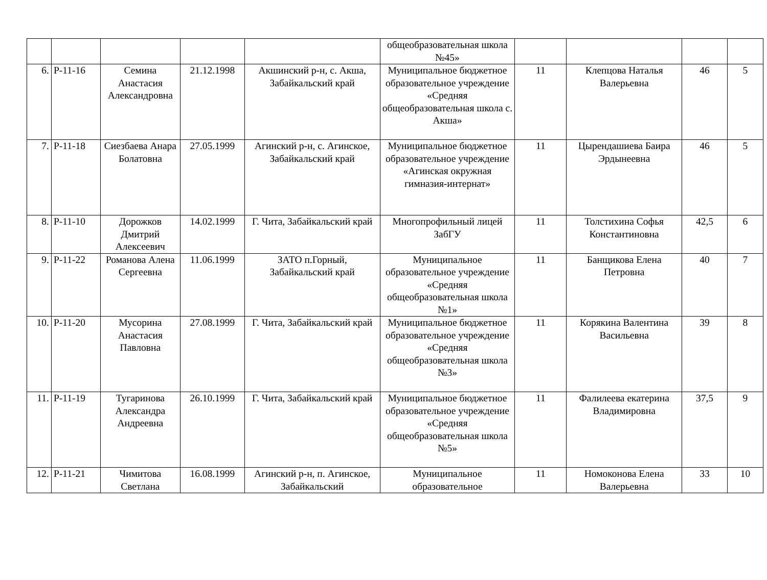| | | | | | общеобразовательная школа №45» | | | | |
| 6. | Р-11-16 | Семина Анастасия Александровна | 21.12.1998 | Акшинский р-н, с. Акша, Забайкальский край | Муниципальное бюджетное образовательное учреждение «Средняя общеобразовательная школа с. Акша» | 11 | Клепцова Наталья Валерьевна | 46 | 5 |
| 7. | Р-11-18 | Сиезбаева Анара Болатовна | 27.05.1999 | Агинский р-н, с. Агинское, Забайкальский край | Муниципальное бюджетное образовательное учреждение «Агинская окружная гимназия-интернат» | 11 | Цырендашиева Баира Эрдынеевна | 46 | 5 |
| 8. | Р-11-10 | Дорожков Дмитрий Алексеевич | 14.02.1999 | Г. Чита, Забайкальский край | Многопрофильный лицей ЗабГУ | 11 | Толстихина Софья Константиновна | 42,5 | 6 |
| 9. | Р-11-22 | Романова Алена Сергеевна | 11.06.1999 | ЗАТО п.Горный, Забайкальский край | Муниципальное образовательное учреждение «Средняя общеобразовательная школа №1» | 11 | Банщикова Елена Петровна | 40 | 7 |
| 10. | Р-11-20 | Мусорина Анастасия Павловна | 27.08.1999 | Г. Чита, Забайкальский край | Муниципальное бюджетное образовательное учреждение «Средняя общеобразовательная школа №3» | 11 | Корякина Валентина Васильевна | 39 | 8 |
| 11. | Р-11-19 | Тугаринова Александра Андреевна | 26.10.1999 | Г. Чита, Забайкальский край | Муниципальное бюджетное образовательное учреждение «Средняя общеобразовательная школа №5» | 11 | Фалилеева екатерина Владимировна | 37,5 | 9 |
| 12. | Р-11-21 | Чимитова Светлана | 16.08.1999 | Агинский р-н, п. Агинское, Забайкальский | Муниципальное образовательное | 11 | Номоконова Елена Валерьевна | 33 | 10 |